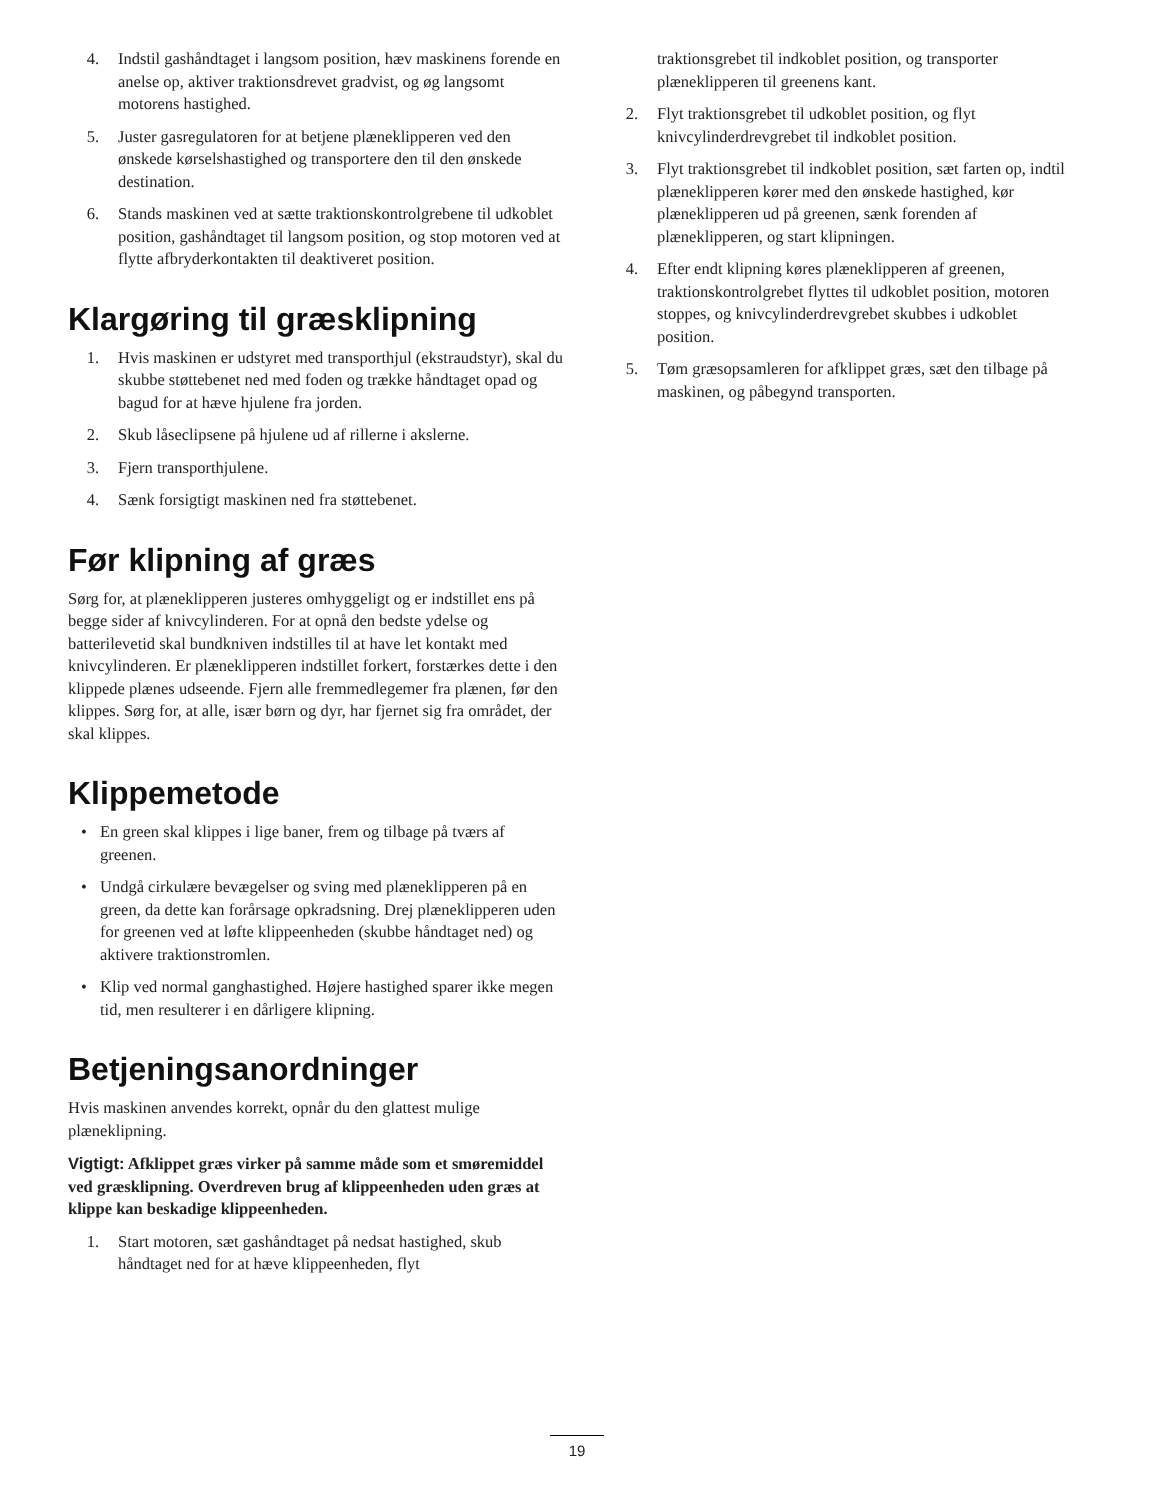4. Indstil gashåndtaget i langsom position, hæv maskinens forende en anelse op, aktiver traktionsdrevet gradvist, og øg langsomt motorens hastighed.
5. Juster gasregulatoren for at betjene plæneklipperen ved den ønskede kørselshastighed og transportere den til den ønskede destination.
6. Stands maskinen ved at sætte traktionskontrolgrebene til udkoblet position, gashåndtaget til langsom position, og stop motoren ved at flytte afbryderkontakten til deaktiveret position.
Klargøring til græsklipning
1. Hvis maskinen er udstyret med transporthjul (ekstraudstyr), skal du skubbe støttebenet ned med foden og trække håndtaget opad og bagud for at hæve hjulene fra jorden.
2. Skub låseclipsene på hjulene ud af rillerne i akslerne.
3. Fjern transporthjulene.
4. Sænk forsigtigt maskinen ned fra støttebenet.
Før klipning af græs
Sørg for, at plæneklipperen justeres omhyggeligt og er indstillet ens på begge sider af knivcylinderen. For at opnå den bedste ydelse og batterilevetid skal bundkniven indstilles til at have let kontakt med knivcylinderen. Er plæneklipperen indstillet forkert, forstærkes dette i den klippede plænes udseende. Fjern alle fremmedlegemer fra plænen, før den klippes. Sørg for, at alle, især børn og dyr, har fjernet sig fra området, der skal klippes.
Klippemetode
• En green skal klippes i lige baner, frem og tilbage på tværs af greenen.
• Undgå cirkulære bevægelser og sving med plæneklipperen på en green, da dette kan forårsage opkradsning. Drej plæneklipperen uden for greenen ved at løfte klippeenheden (skubbe håndtaget ned) og aktivere traktionstromlen.
• Klip ved normal ganghastighed. Højere hastighed sparer ikke megen tid, men resulterer i en dårligere klipning.
Betjeningsanordninger
Hvis maskinen anvendes korrekt, opnår du den glattest mulige plæneklipning.
Vigtigt: Afklippet græs virker på samme måde som et smøremiddel ved græsklipning. Overdreven brug af klippeenheden uden græs at klippe kan beskadige klippeenheden.
1. Start motoren, sæt gashåndtaget på nedsat hastighed, skub håndtaget ned for at hæve klippeenheden, flyt
traktionsgrebet til indkoblet position, og transporter plæneklipperen til greenens kant.
2. Flyt traktionsgrebet til udkoblet position, og flyt knivcylinderdrevgrebet til indkoblet position.
3. Flyt traktionsgrebet til indkoblet position, sæt farten op, indtil plæneklipperen kører med den ønskede hastighed, kør plæneklipperen ud på greenen, sænk forenden af plæneklipperen, og start klipningen.
4. Efter endt klipning køres plæneklipperen af greenen, traktionskontrolgrebet flyttes til udkoblet position, motoren stoppes, og knivcylinderdrevgrebet skubbes i udkoblet position.
5. Tøm græsopsamleren for afklippet græs, sæt den tilbage på maskinen, og påbegynd transporten.
19